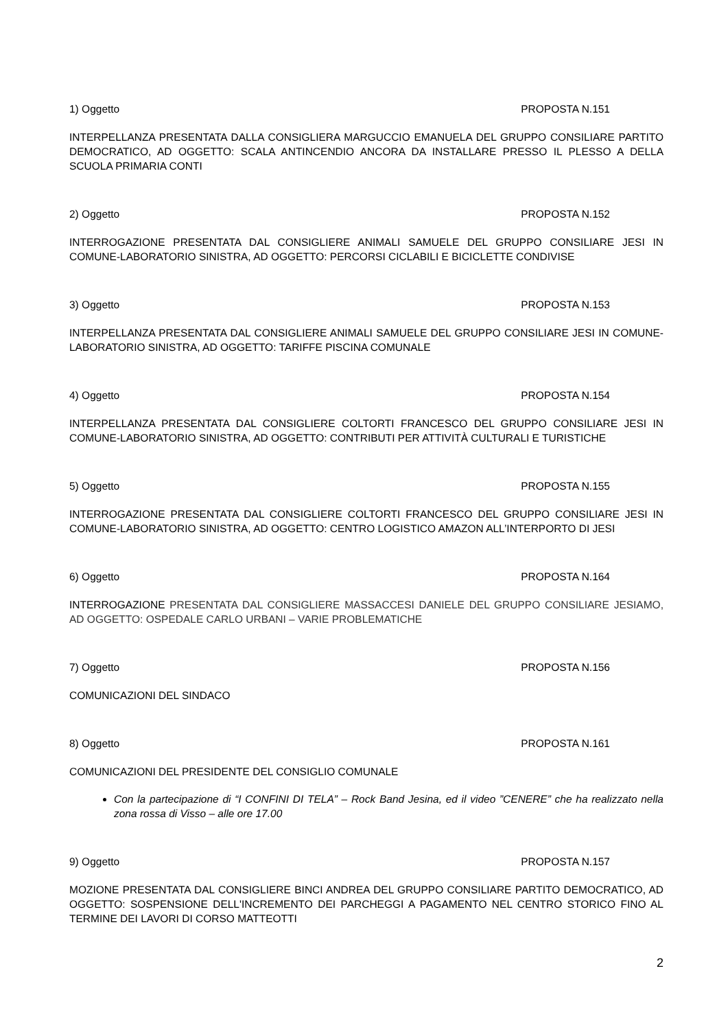1) Oggetto PROPOSTA N.151
INTERPELLANZA PRESENTATA DALLA CONSIGLIERA MARGUCCIO EMANUELA DEL GRUPPO CONSILIARE PARTITO DEMOCRATICO, AD OGGETTO: SCALA ANTINCENDIO ANCORA DA INSTALLARE PRESSO IL PLESSO A DELLA SCUOLA PRIMARIA CONTI
2) Oggetto PROPOSTA N.152
INTERROGAZIONE PRESENTATA DAL CONSIGLIERE ANIMALI SAMUELE DEL GRUPPO CONSILIARE JESI IN COMUNE-LABORATORIO SINISTRA, AD OGGETTO: PERCORSI CICLABILI E BICICLETTE CONDIVISE
3) Oggetto PROPOSTA N.153
INTERPELLANZA PRESENTATA DAL CONSIGLIERE ANIMALI SAMUELE DEL GRUPPO CONSILIARE JESI IN COMUNE-LABORATORIO SINISTRA, AD OGGETTO: TARIFFE PISCINA COMUNALE
4) Oggetto PROPOSTA N.154
INTERPELLANZA PRESENTATA DAL CONSIGLIERE COLTORTI FRANCESCO DEL GRUPPO CONSILIARE JESI IN COMUNE-LABORATORIO SINISTRA, AD OGGETTO: CONTRIBUTI PER ATTIVITÀ CULTURALI E TURISTICHE
5) Oggetto PROPOSTA N.155
INTERROGAZIONE PRESENTATA DAL CONSIGLIERE COLTORTI FRANCESCO DEL GRUPPO CONSILIARE JESI IN COMUNE-LABORATORIO SINISTRA, AD OGGETTO: CENTRO LOGISTICO AMAZON ALL’INTERPORTO DI JESI
6) Oggetto PROPOSTA N.164
INTERROGAZIONE PRESENTATA DAL CONSIGLIERE MASSACCESI DANIELE DEL GRUPPO CONSILIARE JESIAMO, AD OGGETTO: OSPEDALE CARLO URBANI – VARIE PROBLEMATICHE
7) Oggetto PROPOSTA N.156
COMUNICAZIONI DEL SINDACO
8) Oggetto PROPOSTA N.161
COMUNICAZIONI DEL PRESIDENTE DEL CONSIGLIO COMUNALE
Con la partecipazione di “I CONFINI DI TELA” – Rock Band Jesina, ed il video ”CENERE” che ha realizzato nella zona rossa di Visso – alle ore 17.00
9) Oggetto PROPOSTA N.157
MOZIONE PRESENTATA DAL CONSIGLIERE BINCI ANDREA DEL GRUPPO CONSILIARE PARTITO DEMOCRATICO, AD OGGETTO: SOSPENSIONE DELL'INCREMENTO DEI PARCHEGGI A PAGAMENTO NEL CENTRO STORICO FINO AL TERMINE DEI LAVORI DI CORSO MATTEOTTI
2